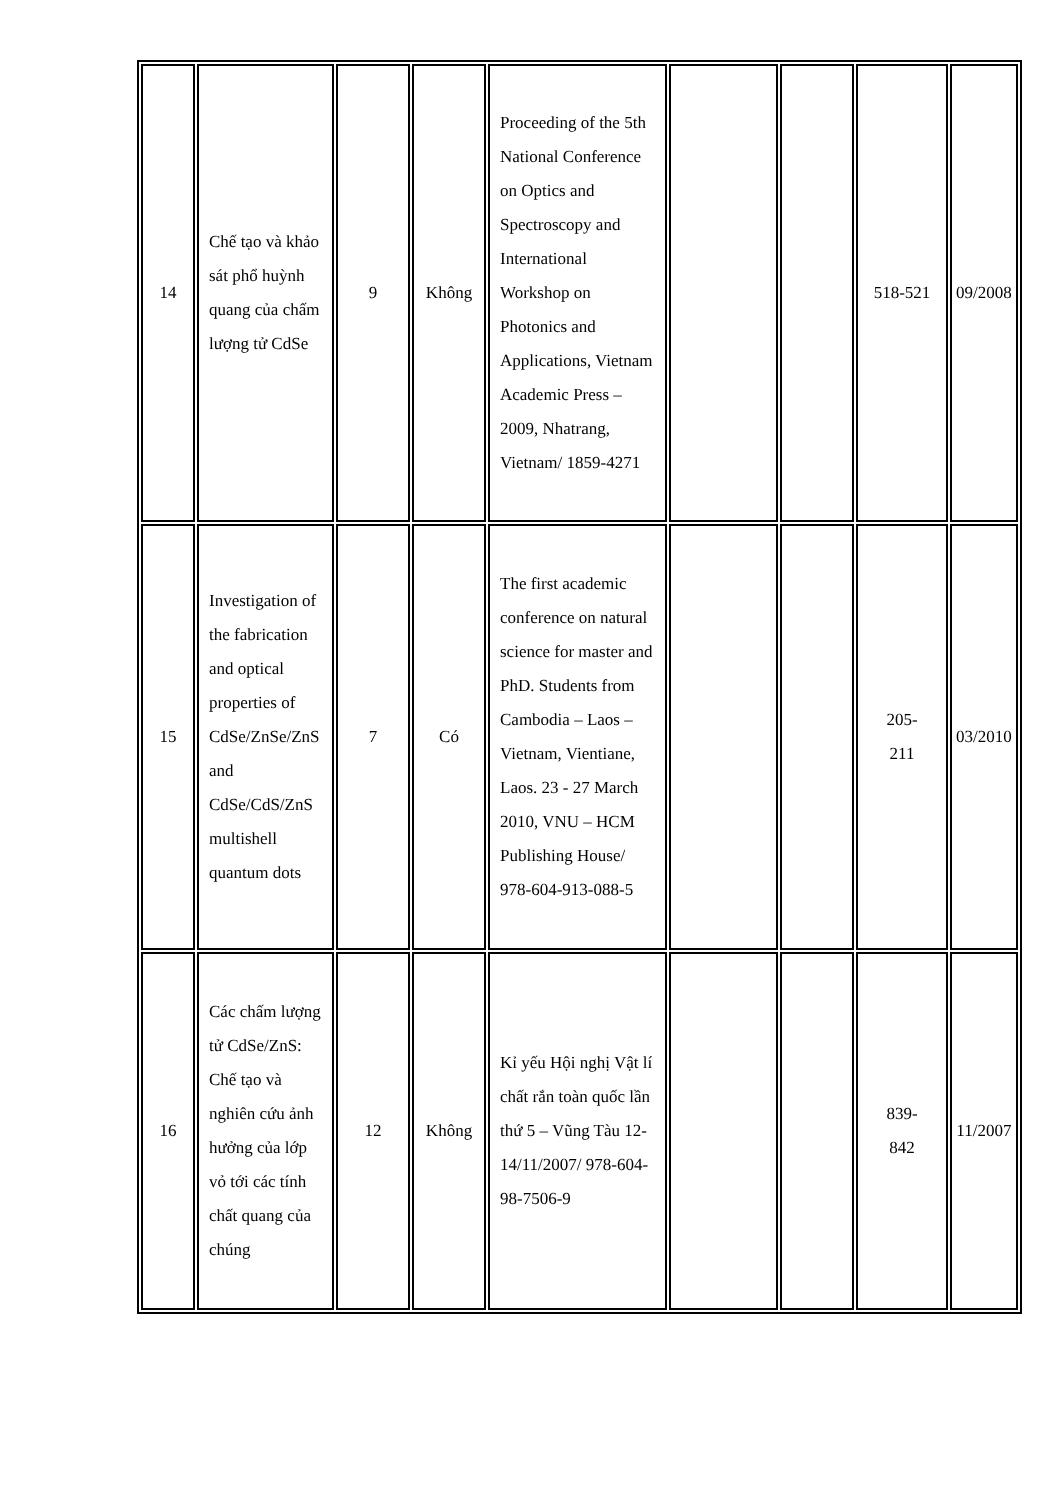| 14 | Chế tạo và khảo sát phổ huỳnh quang của chấm lượng tử CdSe | 9 | Không | Proceeding of the 5th National Conference on Optics and Spectroscopy and International Workshop on Photonics and Applications, Vietnam Academic Press – 2009, Nhatrang, Vietnam/ 1859-4271 | | | 518-521 | 09/2008 |
| 15 | Investigation of the fabrication and optical properties of CdSe/ZnSe/ZnS and CdSe/CdS/ZnS multishell quantum dots | 7 | Có | The first academic conference on natural science for master and PhD. Students from Cambodia – Laos – Vietnam, Vientiane, Laos. 23 - 27 March 2010, VNU – HCM Publishing House/ 978-604-913-088-5 | | | 205- 211 | 03/2010 |
| 16 | Các chấm lượng tử CdSe/ZnS: Chế tạo và nghiên cứu ảnh hưởng của lớp vỏ tới các tính chất quang của chúng | 12 | Không | Kỉ yếu Hội nghị Vật lí chất rắn toàn quốc lần thứ 5 – Vũng Tàu 12-14/11/2007/ 978-604-98-7506-9 | | | 839- 842 | 11/2007 |